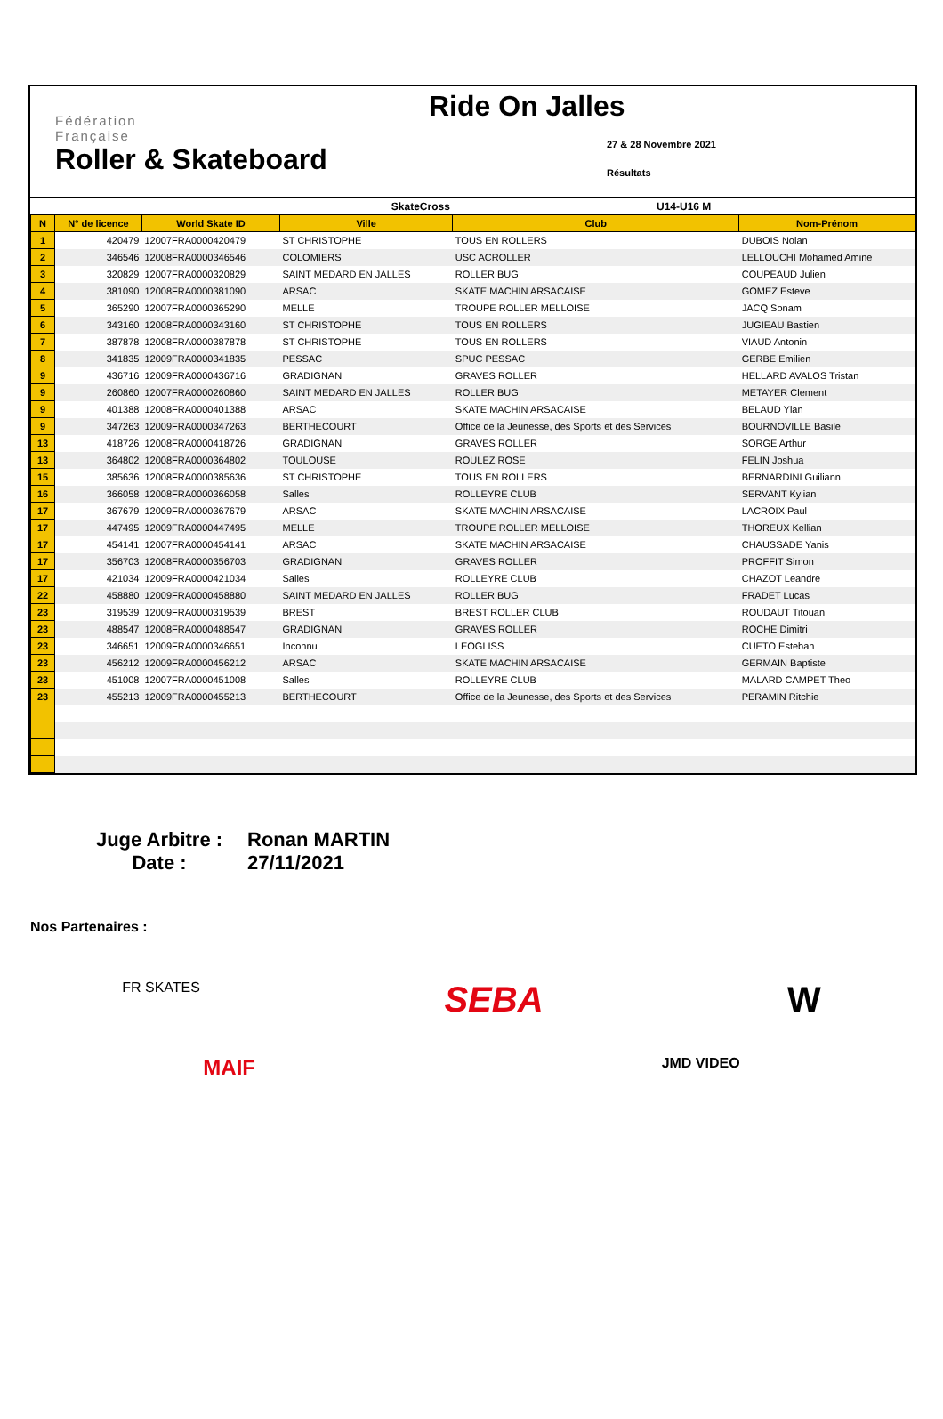Fédération
Française
Roller & Skateboard
Ride On Jalles
27 & 28 Novembre 2021
Résultats
| SkateCross | | | | U14-U16 M | |
| N | N° de licence | World Skate ID | Ville | Club | Nom-Prénom |
| 1 | 420479 | 12007FRA0000420479 | ST CHRISTOPHE | TOUS EN ROLLERS | DUBOIS Nolan |
| 2 | 346546 | 12008FRA0000346546 | COLOMIERS | USC ACROLLER | LELLOUCHI Mohamed Amine |
| 3 | 320829 | 12007FRA0000320829 | SAINT MEDARD EN JALLES | ROLLER BUG | COUPEAUD Julien |
| 4 | 381090 | 12008FRA0000381090 | ARSAC | SKATE MACHIN ARSACAISE | GOMEZ Esteve |
| 5 | 365290 | 12007FRA0000365290 | MELLE | TROUPE ROLLER MELLOISE | JACQ Sonam |
| 6 | 343160 | 12008FRA0000343160 | ST CHRISTOPHE | TOUS EN ROLLERS | JUGIEAU Bastien |
| 7 | 387878 | 12008FRA0000387878 | ST CHRISTOPHE | TOUS EN ROLLERS | VIAUD Antonin |
| 8 | 341835 | 12009FRA0000341835 | PESSAC | SPUC PESSAC | GERBE Emilien |
| 9 | 436716 | 12009FRA0000436716 | GRADIGNAN | GRAVES ROLLER | HELLARD AVALOS Tristan |
| 9 | 260860 | 12007FRA0000260860 | SAINT MEDARD EN JALLES | ROLLER BUG | METAYER Clement |
| 9 | 401388 | 12008FRA0000401388 | ARSAC | SKATE MACHIN ARSACAISE | BELAUD Ylan |
| 9 | 347263 | 12009FRA0000347263 | BERTHECOURT | Office de la Jeunesse, des Sports et des Services | BOURNOVILLE Basile |
| 13 | 418726 | 12008FRA0000418726 | GRADIGNAN | GRAVES ROLLER | SORGE Arthur |
| 13 | 364802 | 12008FRA0000364802 | TOULOUSE | ROULEZ ROSE | FELIN Joshua |
| 15 | 385636 | 12008FRA0000385636 | ST CHRISTOPHE | TOUS EN ROLLERS | BERNARDINI Guiliann |
| 16 | 366058 | 12008FRA0000366058 | Salles | ROLLEYRE CLUB | SERVANT Kylian |
| 17 | 367679 | 12009FRA0000367679 | ARSAC | SKATE MACHIN ARSACAISE | LACROIX Paul |
| 17 | 447495 | 12009FRA0000447495 | MELLE | TROUPE ROLLER MELLOISE | THOREUX Kellian |
| 17 | 454141 | 12007FRA0000454141 | ARSAC | SKATE MACHIN ARSACAISE | CHAUSSADE Yanis |
| 17 | 356703 | 12008FRA0000356703 | GRADIGNAN | GRAVES ROLLER | PROFFIT Simon |
| 17 | 421034 | 12009FRA0000421034 | Salles | ROLLEYRE CLUB | CHAZOT Leandre |
| 22 | 458880 | 12009FRA0000458880 | SAINT MEDARD EN JALLES | ROLLER BUG | FRADET Lucas |
| 23 | 319539 | 12009FRA0000319539 | BREST | BREST ROLLER CLUB | ROUDAUT Titouan |
| 23 | 488547 | 12008FRA0000488547 | GRADIGNAN | GRAVES ROLLER | ROCHE Dimitri |
| 23 | 346651 | 12009FRA0000346651 | Inconnu | LEOGLISS | CUETO Esteban |
| 23 | 456212 | 12009FRA0000456212 | ARSAC | SKATE MACHIN ARSACAISE | GERMAIN Baptiste |
| 23 | 451008 | 12007FRA0000451008 | Salles | ROLLEYRE CLUB | MALARD CAMPET Theo |
| 23 | 455213 | 12009FRA0000455213 | BERTHECOURT | Office de la Jeunesse, des Sports et des Services | PERAMIN Ritchie |
Juge Arbitre : Ronan MARTIN
Date : 27/11/2021
Nos Partenaires :
FR SKATES SEBA W
MAIF JMD VIDEO